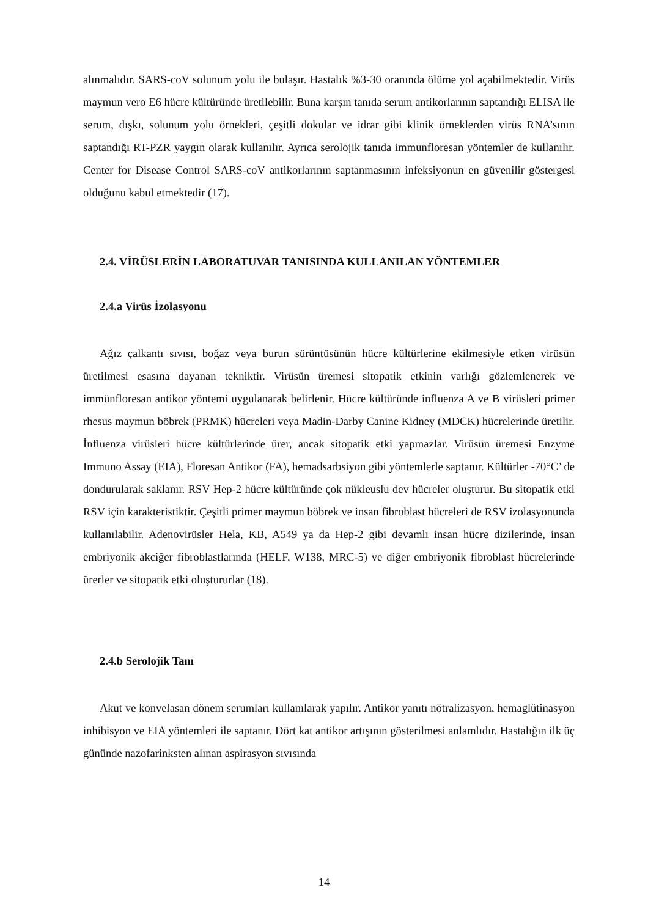alınmalıdır. SARS-coV solunum yolu ile bulaşır. Hastalık %3-30 oranında ölüme yol açabilmektedir. Virüs maymun vero E6 hücre kültüründe üretilebilir. Buna karşın tanıda serum antikorlarının saptandığı ELISA ile serum, dışkı, solunum yolu örnekleri, çeşitli dokular ve idrar gibi klinik örneklerden virüs RNA’sının saptandığı RT-PZR yaygın olarak kullanılır. Ayrıca serolojik tanıda immunfloresan yöntemler de kullanılır. Center for Disease Control SARS-coV antikorlarının saptanmasının infeksiyonun en güvenilir göstergesi olduğunu kabul etmektedir (17).
2.4. VİRÜSLERİN LABORATUVAR TANISINDA KULLANILAN YÖNTEMLER
2.4.a Virüs İzolasyonu
Ağız çalkantı sıvısı, boğaz veya burun sürüntüsünün hücre kültürlerine ekilmesiyle etken virüsün üretilmesi esasına dayanan tekniktir. Virüsün üremesi sitopatik etkinin varlığı gözlemlenerek ve immünfloresan antikor yöntemi uygulanarak belirlenir. Hücre kültüründe influenza A ve B virüsleri primer rhesus maymun böbrek (PRMK) hücreleri veya Madin-Darby Canine Kidney (MDCK) hücrelerinde üretilir. İnfluenza virüsleri hücre kültürlerinde ürer, ancak sitopatik etki yapmazlar. Virüsün üremesi Enzyme Immuno Assay (EIA), Floresan Antikor (FA), hemadsarbsiyon gibi yöntemlerle saptanır. Kültürler -70°C’ de dondurularak saklanır. RSV Hep-2 hücre kültüründe çok nükleuslu dev hücreler oluşturur. Bu sitopatik etki RSV için karakteristiktir. Çeşitli primer maymun böbrek ve insan fibroblast hücreleri de RSV izolasyonunda kullanılabilir. Adenovirüsler Hela, KB, A549 ya da Hep-2 gibi devamlı insan hücre dizilerinde, insan embriyonik akciğer fibroblastlarında (HELF, W138, MRC-5) ve diğer embriyonik fibroblast hücrelerinde ürerler ve sitopatik etki oluştururlar (18).
2.4.b Serolojik Tanı
Akut ve konvelasan dönem serumları kullanılarak yapılır. Antikor yanıtı nötralizasyon, hemaglütinasyon inhibisyon ve EIA yöntemleri ile saptanır. Dört kat antikor artışının gösterilmesi anlamlıdır. Hastalığın ilk üç gününde nazofarinksten alınan aspirasyon sıvısında
14